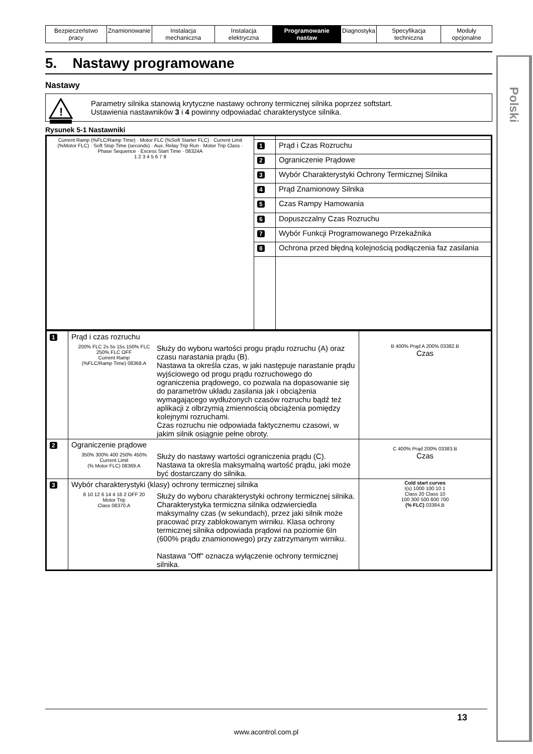Polski
| Bezpieczeństwo pracy | Znamionowanie | Instalacja mechaniczna | Instalacja elektryczna | Programowanie nastaw | Diagnostyka | Specyfikacja techniczna | Moduły opcjonalne |
5. Nastawy programowane
Nastawy
!
Parametry silnika stanowią krytyczne nastawy ochrony termicznej silnika poprzez softstart.
Ustawienia nastawników 3 i 4 powinny odpowiadać charakterystyce silnika.
Rysunek 5-1 Nastawniki
| Current Ramp (%FLC/Ramp Time) · Motor FLC (%Soft Starter FLC) · Current Limit (%Motor FLC) · Soft Stop Time (seconds) · Aux. Relay Trip Run · Motor Trip Class · Phase Sequence · Excess Start Time · 08324A 1 2 3 4 5 6 7 8 | | |
| | 1 | Prąd i Czas Rozruchu |
| | 2 | Ograniczenie Prądowe |
| | 3 | Wybór Charakterystyki Ochrony Termicznej Silnika |
| | 4 | Prąd Znamionowy Silnika |
| | 5 | Czas Rampy Hamowania |
| | 6 | Dopuszczalny Czas Rozruchu |
| | 7 | Wybór Funkcji Programowanego Przekaźnika |
| | 8 | Ochrona przed błędną kolejnością podłączenia faz zasilania |
| 1 | Prąd i czas rozruchu 200% FLC 2s 5s 15s 150% FLC 250% FLC OFF Current Ramp (%FLC/Ramp Time) 08368.A Służy do wyboru wartości progu prądu rozruchu (A) oraz czasu narastania prądu (B). Nastawa ta określa czas, w jaki następuje narastanie prądu wyjściowego od progu prądu rozruchowego do ograniczenia prądowego, co pozwala na dopasowanie się do parametrów układu zasilania jak i obciążenia wymagającego wydłużonych czasów rozruchu bądź też aplikacji z olbrzymią zmiennością obciążenia pomiędzy kolejnymi rozruchami. Czas rozruchu nie odpowiada faktycznemu czasowi, w jakim silnik osiągnie pełne obroty. | B 400% Prąd A 200% 03382.B Czas |
| 2 | Ograniczenie prądowe 350% 300% 400 250% 450% Current Limit (% Motor FLC) 08369.A Służy do nastawy wartości ograniczenia prądu (C). Nastawa ta określa maksymalną wartość prądu, jaki może być dostarczany do silnika. | C 400% Prąd 200% 03383.B Czas |
| 3 | Wybór charakterystyki (klasy) ochrony termicznej silnika 8 10 12 6 14 4 16 2 OFF 20 Motor Trip Class 08370.A Służy do wyboru charakterystyki ochrony termicznej silnika. Charakterystyka termiczna silnika odzwierciedla maksymalny czas (w sekundach), przez jaki silnik może pracować przy zablokowanym wirniku. Klasa ochrony termicznej silnika odpowiada prądowi na poziomie 6In (600% prądu znamionowego) przy zatrzymanym wirniku. Nastawa "Off" oznacza wyłączenie ochrony termicznej silnika. | Cold start curves t(s) 1000 100 10 1 Class 20 Class 10 100 300 500 600 700 (% FLC) 03384.B |
13
www.acontrol.com.pl